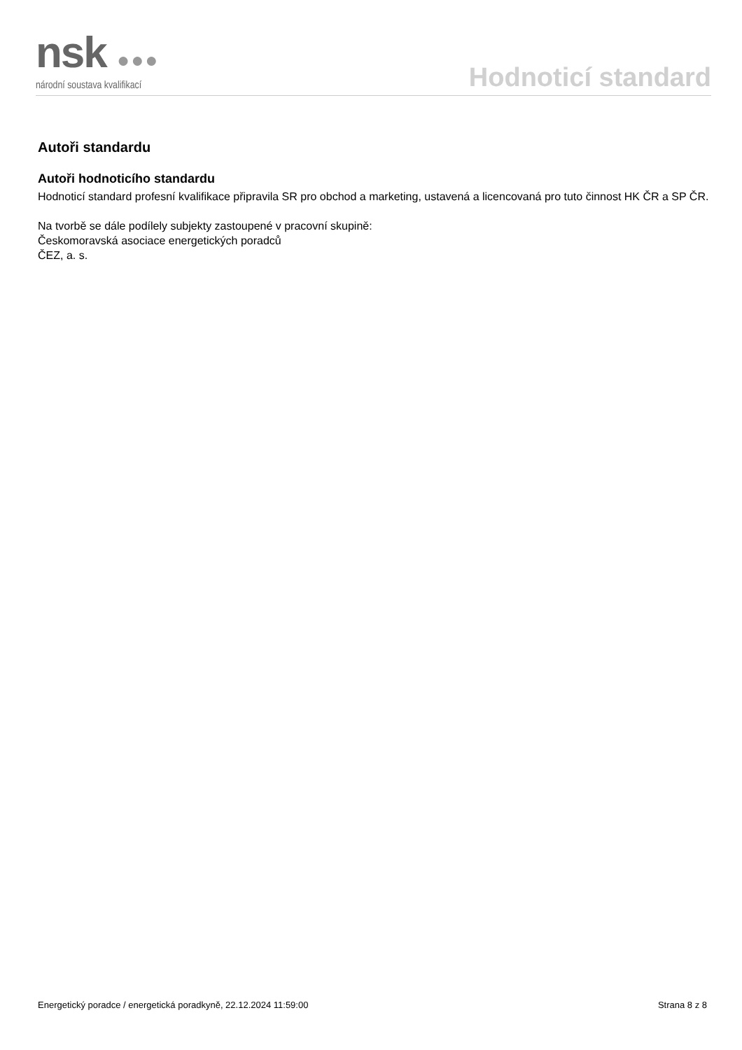nsk ●●●
národní soustava kvalifikací
Hodnoticí standard
Autoři standardu
Autoři hodnoticího standardu
Hodnoticí standard profesní kvalifikace připravila SR pro obchod a marketing, ustavená a licencovaná pro tuto činnost HK ČR a SP ČR.
Na tvorbě se dále podílely subjekty zastoupené v pracovní skupině:
Českomoravská asociace energetických poradců
ČEZ, a. s.
Energetický poradce / energetická poradkyně, 22.12.2024 11:59:00 Strana 8 z 8